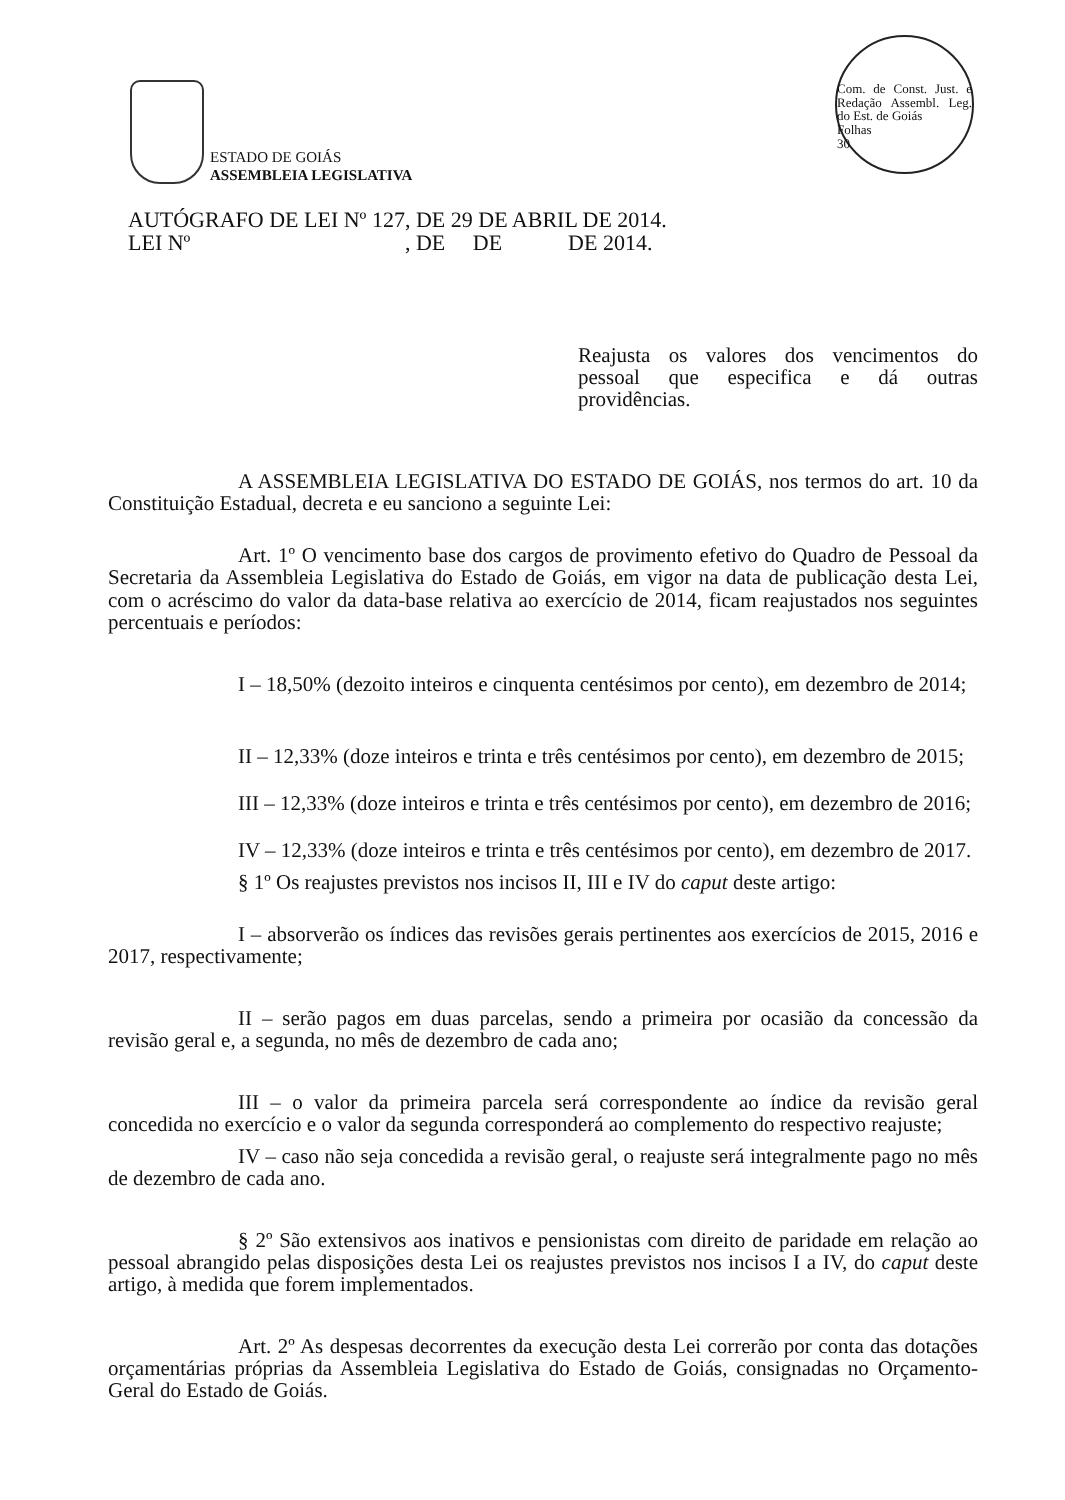ESTADO DE GOIÁS
ASSEMBLEIA LEGISLATIVA
Com. de Const. Just. e Redação Assembl. Leg. do Est. de Goiás
Folhas
30
AUTÓGRAFO DE LEI Nº 127, DE 29 DE ABRIL DE 2014.
LEI Nº , DE DE DE 2014.
Reajusta os valores dos vencimentos do pessoal que especifica e dá outras providências.
A ASSEMBLEIA LEGISLATIVA DO ESTADO DE GOIÁS, nos termos do art. 10 da Constituição Estadual, decreta e eu sanciono a seguinte Lei:
Art. 1º O vencimento base dos cargos de provimento efetivo do Quadro de Pessoal da Secretaria da Assembleia Legislativa do Estado de Goiás, em vigor na data de publicação desta Lei, com o acréscimo do valor da data-base relativa ao exercício de 2014, ficam reajustados nos seguintes percentuais e períodos:
I – 18,50% (dezoito inteiros e cinquenta centésimos por cento), em dezembro de 2014;
II – 12,33% (doze inteiros e trinta e três centésimos por cento), em dezembro de 2015;
III – 12,33% (doze inteiros e trinta e três centésimos por cento), em dezembro de 2016;
IV – 12,33% (doze inteiros e trinta e três centésimos por cento), em dezembro de 2017.
§ 1º Os reajustes previstos nos incisos II, III e IV do caput deste artigo:
I – absorverão os índices das revisões gerais pertinentes aos exercícios de 2015, 2016 e 2017, respectivamente;
II – serão pagos em duas parcelas, sendo a primeira por ocasião da concessão da revisão geral e, a segunda, no mês de dezembro de cada ano;
III – o valor da primeira parcela será correspondente ao índice da revisão geral concedida no exercício e o valor da segunda corresponderá ao complemento do respectivo reajuste;
IV – caso não seja concedida a revisão geral, o reajuste será integralmente pago no mês de dezembro de cada ano.
§ 2º São extensivos aos inativos e pensionistas com direito de paridade em relação ao pessoal abrangido pelas disposições desta Lei os reajustes previstos nos incisos I a IV, do caput deste artigo, à medida que forem implementados.
Art. 2º As despesas decorrentes da execução desta Lei correrão por conta das dotações orçamentárias próprias da Assembleia Legislativa do Estado de Goiás, consignadas no Orçamento-Geral do Estado de Goiás.